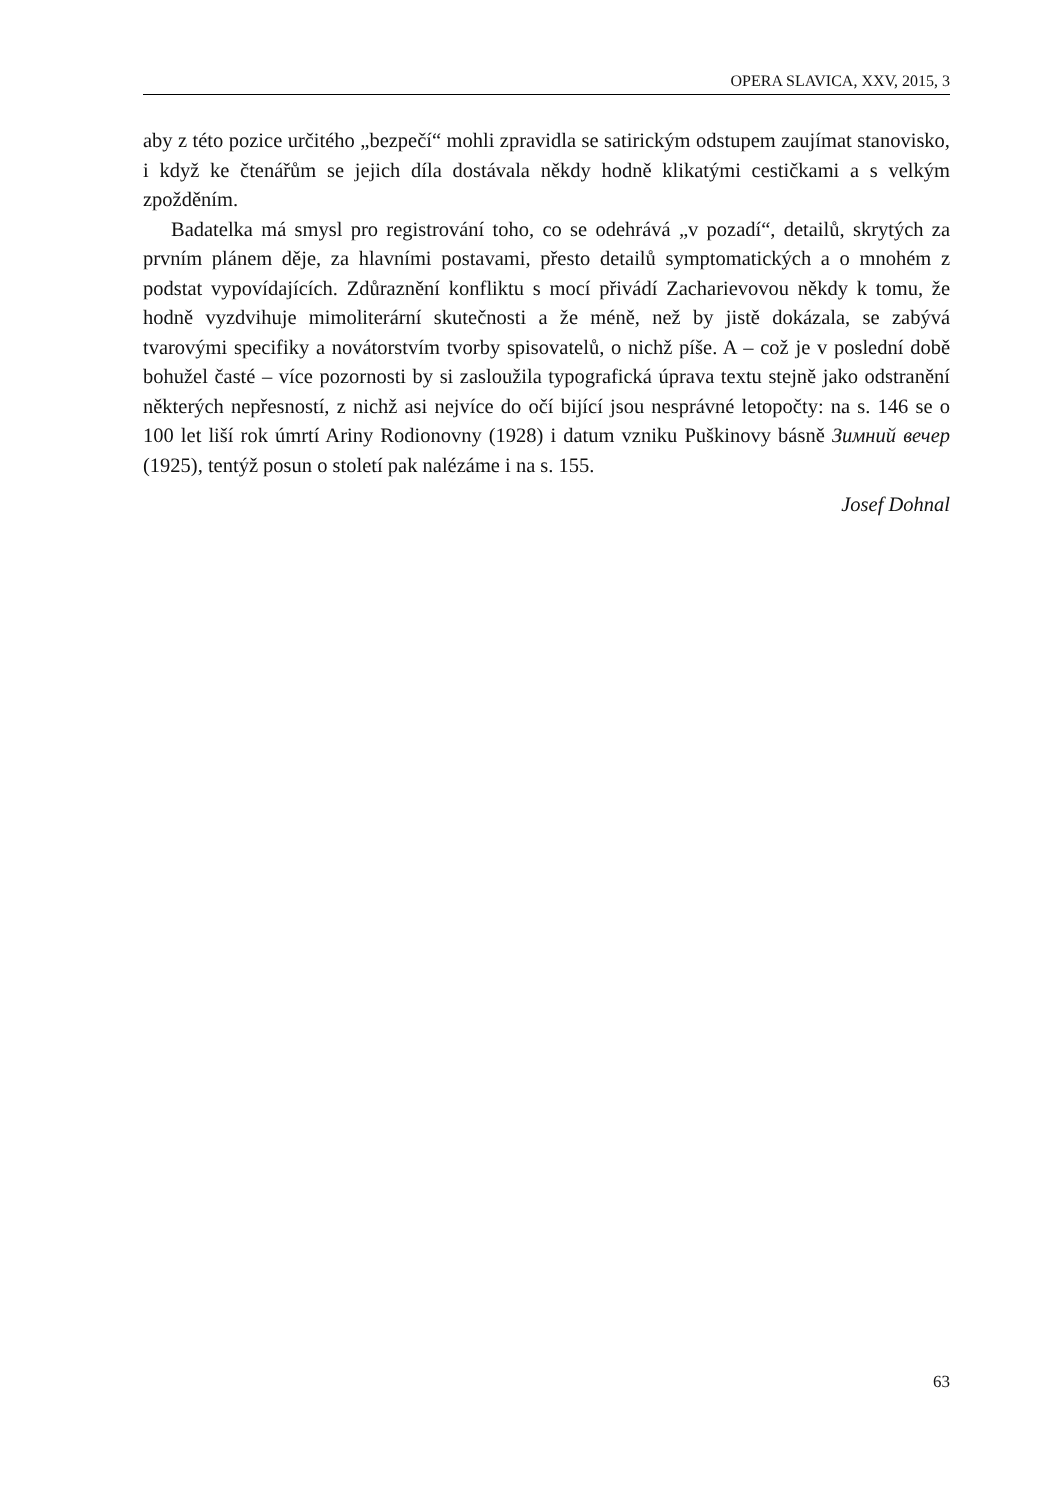OPERA SLAVICA, XXV, 2015, 3
aby z této pozice určitého „bezpečí“ mohli zpravidla se satirickým odstupem zaujímat stanovisko, i když ke čtenářům se jejich díla dostávala někdy hodně klikatými cestičkami a s velkým zpožděním.
Badatelka má smysl pro registrování toho, co se odehrává „v pozadí“, detailů, skrytých za prvním plánem děje, za hlavními postavami, přesto detailů symptomatických a o mnohém z podstat vypovídajících. Zdůraznění konfliktu s mocí přivádí Zacharievovou někdy k tomu, že hodně vyzdvihuje mimoliterární skutečnosti a že méně, než by jistě dokázala, se zabývá tvarovými specifiky a novátorstvím tvorby spisovatelů, o nichž píše. A – což je v poslední době bohužel časté – více pozornosti by si zasloužila typografická úprava textu stejně jako odstranění některých nepřesností, z nichž asi nejvíce do očí bijící jsou nesprávné letopočty: na s. 146 se o 100 let liší rok úmrtí Ariny Rodionovny (1928) i datum vzniku Puškinovy básně Зимний вечер (1925), tentýž posun o století pak nalézáme i na s. 155.
Josef Dohnal
63